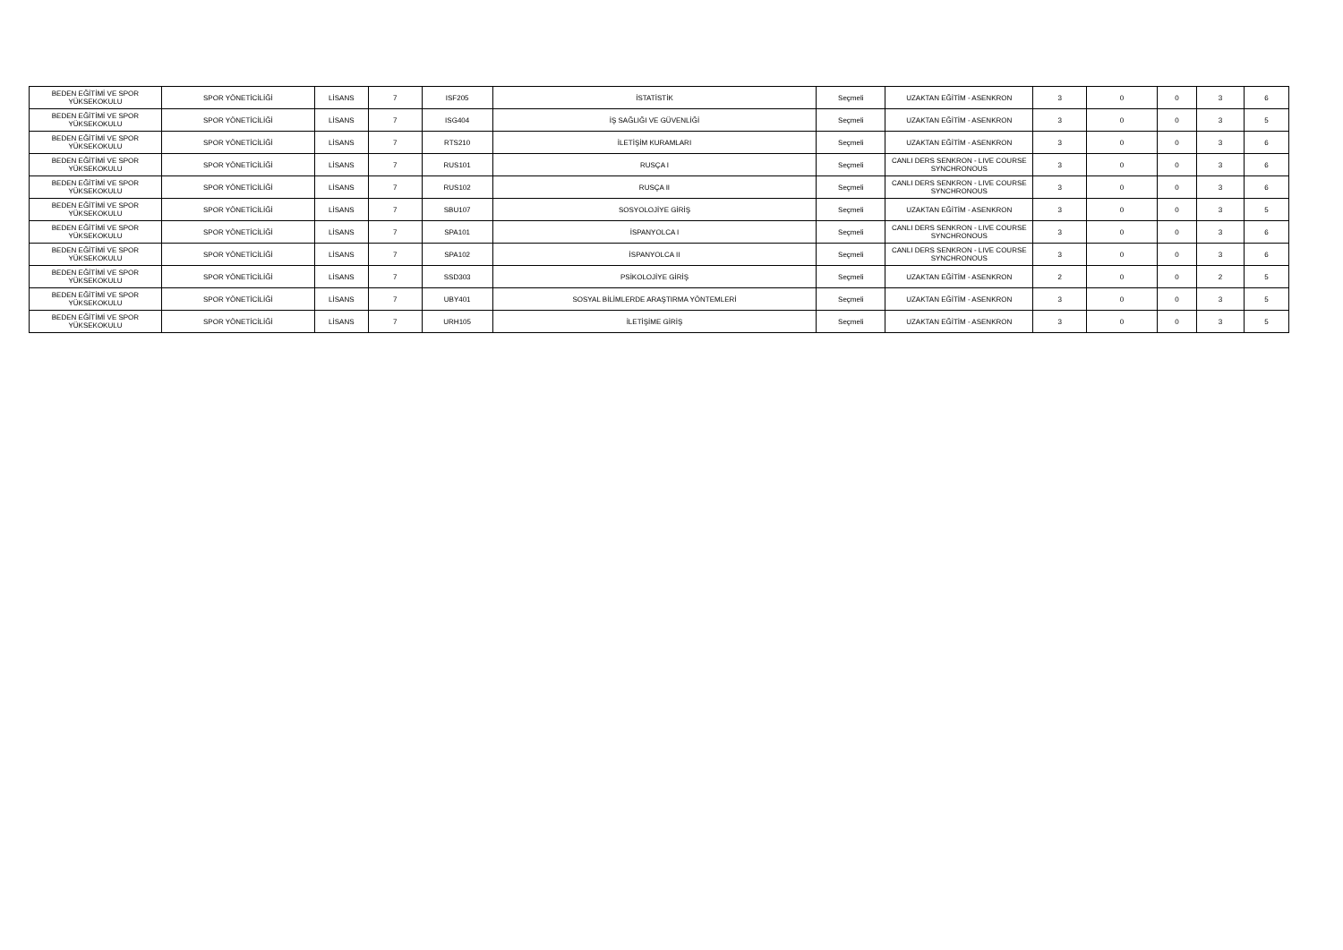| BEDEN EĞİTİMİ VE SPOR YÜKSEKOKULU | SPOR YÖNETİCİLİĞİ | LİSANS | 7 | ISF205 | İSTATİSTİK | Seçmeli | UZAKTAN EĞİTİM - ASENKRON | 3 | 0 | 0 | 3 | 6 |
| BEDEN EĞİTİMİ VE SPOR YÜKSEKOKULU | SPOR YÖNETİCİLİĞİ | LİSANS | 7 | ISG404 | İŞ SAĞLIĞI VE GÜVENLİĞİ | Seçmeli | UZAKTAN EĞİTİM - ASENKRON | 3 | 0 | 0 | 3 | 5 |
| BEDEN EĞİTİMİ VE SPOR YÜKSEKOKULU | SPOR YÖNETİCİLİĞİ | LİSANS | 7 | RTS210 | İLETİŞİM KURAMLARI | Seçmeli | UZAKTAN EĞİTİM - ASENKRON | 3 | 0 | 0 | 3 | 6 |
| BEDEN EĞİTİMİ VE SPOR YÜKSEKOKULU | SPOR YÖNETİCİLİĞİ | LİSANS | 7 | RUS101 | RUSÇA I | Seçmeli | CANLI DERS SENKRON - LIVE COURSE SYNCHRONOUS | 3 | 0 | 0 | 3 | 6 |
| BEDEN EĞİTİMİ VE SPOR YÜKSEKOKULU | SPOR YÖNETİCİLİĞİ | LİSANS | 7 | RUS102 | RUSÇA II | Seçmeli | CANLI DERS SENKRON - LIVE COURSE SYNCHRONOUS | 3 | 0 | 0 | 3 | 6 |
| BEDEN EĞİTİMİ VE SPOR YÜKSEKOKULU | SPOR YÖNETİCİLİĞİ | LİSANS | 7 | SBU107 | SOSYOLOJİYE GİRİŞ | Seçmeli | UZAKTAN EĞİTİM - ASENKRON | 3 | 0 | 0 | 3 | 5 |
| BEDEN EĞİTİMİ VE SPOR YÜKSEKOKULU | SPOR YÖNETİCİLİĞİ | LİSANS | 7 | SPA101 | İSPANYOLCA I | Seçmeli | CANLI DERS SENKRON - LIVE COURSE SYNCHRONOUS | 3 | 0 | 0 | 3 | 6 |
| BEDEN EĞİTİMİ VE SPOR YÜKSEKOKULU | SPOR YÖNETİCİLİĞİ | LİSANS | 7 | SPA102 | İSPANYOLCA II | Seçmeli | CANLI DERS SENKRON - LIVE COURSE SYNCHRONOUS | 3 | 0 | 0 | 3 | 6 |
| BEDEN EĞİTİMİ VE SPOR YÜKSEKOKULU | SPOR YÖNETİCİLİĞİ | LİSANS | 7 | SSD303 | PSİKOLOJİYE GİRİŞ | Seçmeli | UZAKTAN EĞİTİM - ASENKRON | 2 | 0 | 0 | 2 | 5 |
| BEDEN EĞİTİMİ VE SPOR YÜKSEKOKULU | SPOR YÖNETİCİLİĞİ | LİSANS | 7 | UBY401 | SOSYAL BİLİMLERDE ARAŞTIRMA YÖNTEMLERİ | Seçmeli | UZAKTAN EĞİTİM - ASENKRON | 3 | 0 | 0 | 3 | 5 |
| BEDEN EĞİTİMİ VE SPOR YÜKSEKOKULU | SPOR YÖNETİCİLİĞİ | LİSANS | 7 | URH105 | İLETİŞİME GİRİŞ | Seçmeli | UZAKTAN EĞİTİM - ASENKRON | 3 | 0 | 0 | 3 | 5 |